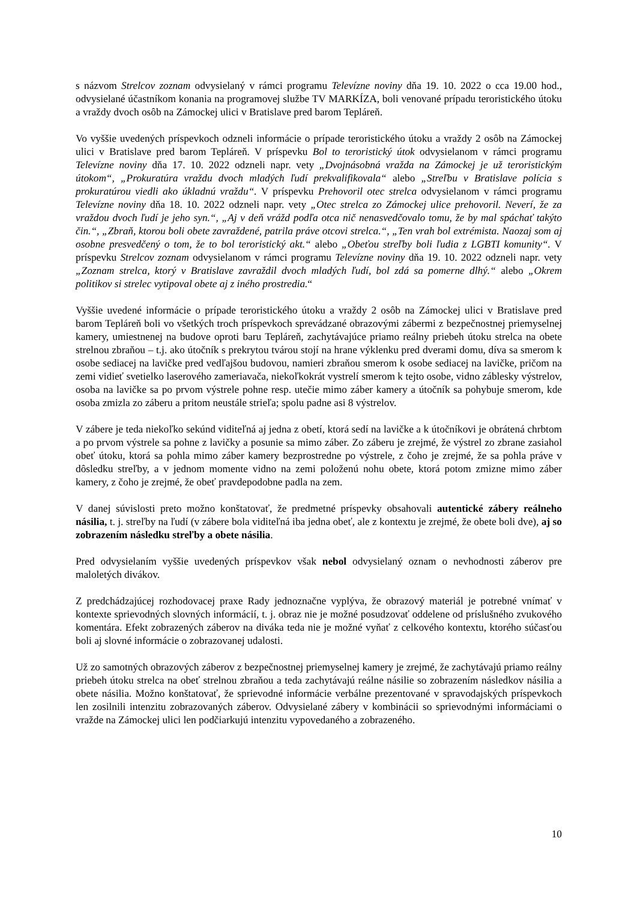s názvom Strelcov zoznam odvysielaný v rámci programu Televízne noviny dňa 19. 10. 2022 o cca 19.00 hod., odvysielané účastníkom konania na programovej službe TV MARKÍZA, boli venované prípadu teroristického útoku a vraždy dvoch osôb na Zámockej ulici v Bratislave pred barom Tepláreň.
Vo vyššie uvedených príspevkoch odzneli informácie o prípade teroristického útoku a vraždy 2 osôb na Zámockej ulici v Bratislave pred barom Tepláreň. V príspevku Bol to teroristický útok odvysielanom v rámci programu Televízne noviny dňa 17. 10. 2022 odzneli napr. vety „Dvojnásobná vražda na Zámockej je už teroristickým útokom“, „Prokuratúra vraždu dvoch mladých ľudí prekvalifikovala“ alebo „Streľbu v Bratislave polícia s prokuratúrou viedli ako úkladnú vraždu“. V príspevku Prehovoril otec strelca odvysielanom v rámci programu Televízne noviny dňa 18. 10. 2022 odzneli napr. vety „Otec strelca zo Zámockej ulice prehovoril. Neverí, že za vraždou dvoch ľudí je jeho syn.“, „Aj v deň vrážd podľa otca nič nenasvedčovalo tomu, že by mal spáchať takýto čin.“, „Zbraň, ktorou boli obete zavraždené, patrila práve otcovi strelca.“, „Ten vrah bol extrémista. Naozaj som aj osobne presvedčený o tom, že to bol teroristický akt.“ alebo „Obeťou streľby boli ľudia z LGBTI komunity“. V príspevku Strelcov zoznam odvysielanom v rámci programu Televízne noviny dňa 19. 10. 2022 odzneli napr. vety „Zoznam strelca, ktorý v Bratislave zavraždil dvoch mladých ľudí, bol zdá sa pomerne dlhý.“ alebo „Okrem politikov si strelec vytipoval obete aj z iného prostredia.“
Vyššie uvedené informácie o prípade teroristického útoku a vraždy 2 osôb na Zámockej ulici v Bratislave pred barom Tepláreň boli vo všetkých troch príspevkoch sprevádzané obrazovými zábermi z bezpečnostnej priemyselnej kamery, umiestnenej na budove oproti baru Tepláreň, zachytávajúce priamo reálny priebeh útoku strelca na obete strelnou zbraňou – t.j. ako útočník s prekrytou tvárou stojí na hrane výklenku pred dverami domu, díva sa smerom k osobe sediacej na lavičke pred vedľajšou budovou, namieri zbraňou smerom k osobe sediacej na lavičke, pričom na zemi vidieť svetielko laserového zameriavača, niekoľkokrát vystrelí smerom k tejto osobe, vidno záblesky výstrelov, osoba na lavičke sa po prvom výstrele pohne resp. utečie mimo záber kamery a útočník sa pohybuje smerom, kde osoba zmizla zo záberu a pritom neustále strieľa; spolu padne asi 8 výstrelov.
V zábere je teda niekoľko sekúnd viditeľná aj jedna z obetí, ktorá sedí na lavičke a k útočníkovi je obrátená chrbtom a po prvom výstrele sa pohne z lavičky a posunie sa mimo záber. Zo záberu je zrejmé, že výstrel zo zbrane zasiahol obeť útoku, ktorá sa pohla mimo záber kamery bezprostredne po výstrele, z čoho je zrejmé, že sa pohla práve v dôsledku streľby, a v jednom momente vidno na zemi položenú nohu obete, ktorá potom zmizne mimo záber kamery, z čoho je zrejmé, že obeť pravdepodobne padla na zem.
V danej súvislosti preto možno konštatovať, že predmetné príspevky obsahovali autentické zábery reálneho násilia, t. j. streľby na ľudí (v zábere bola viditeľná iba jedna obeť, ale z kontextu je zrejmé, že obete boli dve), aj so zobrazením následku streľby a obete násilia.
Pred odvysielaním vyššie uvedených príspevkov však nebol odvysielaný oznam o nevhodnosti záberov pre maloletých divákov.
Z predchádzajúcej rozhodovacej praxe Rady jednoznačne vyplýva, že obrazový materiál je potrebné vnímať v kontexte sprievodných slovných informácií, t. j. obraz nie je možné posudzovať oddelene od príslušného zvukového komentára. Efekt zobrazených záberov na diváka teda nie je možné vyňať z celkového kontextu, ktorého súčasťou boli aj slovné informácie o zobrazovanej udalosti.
Už zo samotných obrazových záberov z bezpečnostnej priemyselnej kamery je zrejmé, že zachytávajú priamo reálny priebeh útoku strelca na obeť strelnou zbraňou a teda zachytávajú reálne násilie so zobrazením následkov násilia a obete násilia. Možno konštatovať, že sprievodné informácie verbálne prezentované v spravodajských príspevkoch len zosilnili intenzitu zobrazovaných záberov. Odvysielané zábery v kombinácii so sprievodnými informáciami o vražde na Zámockej ulici len podčiarkujú intenzitu vypovedaného a zobrazeného.
10